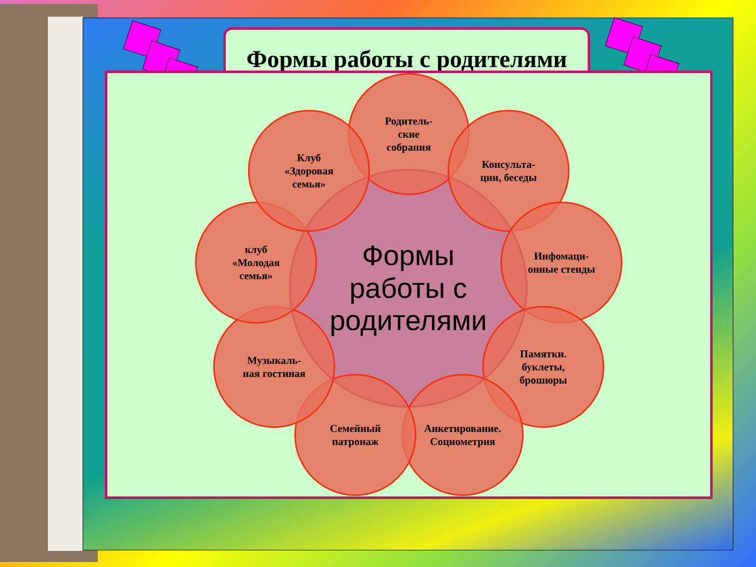Формы работы с родителями
Формы
работы с
родителями
Родитель-
ские
собрания
Консульта-
ции, беседы
Инфомаци-
онные стенды
Памятки.
буклеты,
брошюры
Анкетирование.
Социометрия
Семейный
патронаж
Музыкаль-
ная гостиная
клуб
«Молодая
семья»
Клуб
«Здоровая
семья»